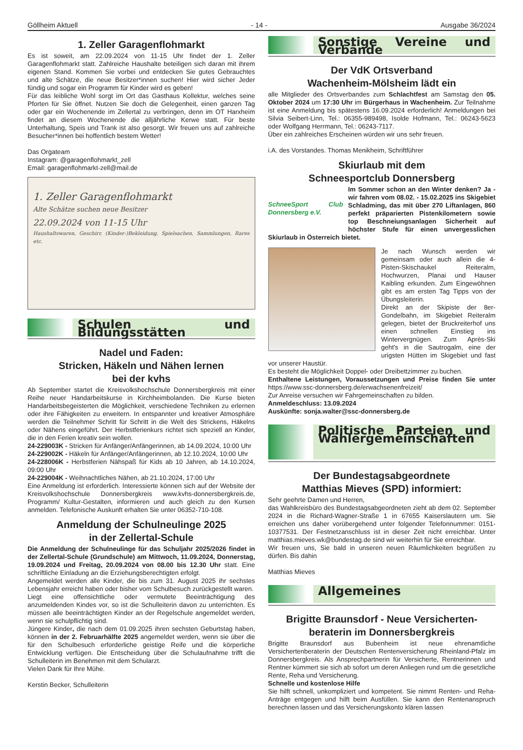Göllheim Aktuell - 14 - Ausgabe 36/2024
1. Zeller Garagenflohmarkt
Es ist soweit, am 22.09.2024 von 11-15 Uhr findet der 1. Zeller Garagenflohmarkt statt. Zahlreiche Haushalte beteiligen sich daran mit ihrem eigenen Stand. Kommen Sie vorbei und entdecken Sie gutes Gebrauchtes und alte Schätze, die neue Besitzer*innen suchen! Hier wird sicher Jeder fündig und sogar ein Programm für Kinder wird es geben!
Für das leibliche Wohl sorgt im Ort das Gasthaus Kollektur, welches seine Pforten für Sie öffnet. Nutzen Sie doch die Gelegenheit, einen ganzen Tag oder gar ein Wochenende im Zellertal zu verbringen, denn im OT Harxheim findet an diesem Wochenende die alljährliche Kerwe statt. Für beste Unterhaltung, Speis und Trank ist also gesorgt. Wir freuen uns auf zahlreiche Besucher*innen bei hoffentlich bestem Wetter!
Das Orgateam
Instagram: @garagenflohmarkt_zell
Email: garagenflohmarkt-zell@mail.de
1. Zeller Garagenflohmarkt
Alte Schätze suchen neue Besitzer
22.09.2024 von 11-15 Uhr
Haushaltswaren, Geschirr, (Kinder-)Bekleidung, Spielsachen, Sammlungen, Rares etc.
Schulen und Bildungsstätten
Nadel und Faden:
Stricken, Häkeln und Nähen lernen
bei der kvhs
Ab September startet die Kreisvolkshochschule Donnersbergkreis mit einer Reihe neuer Handarbeitskurse in Kirchheimbolanden. Die Kurse bieten Handarbeitsbegeisterten die Möglichkeit, verschiedene Techniken zu erlernen oder ihre Fähigkeiten zu erweitern. In entspannter und kreativer Atmosphäre werden die Teilnehmer Schritt für Schritt in die Welt des Strickens, Häkelns oder Nähens eingeführt. Der Herbstferienkurs richtet sich speziell an Kinder, die in den Ferien kreativ sein wollen.
24-229003K - Stricken für Anfänger/Anfängerinnen, ab 14.09.2024, 10:00 Uhr
24-229002K - Häkeln für Anfänger/Anfängerinnen, ab 12.10.2024, 10:00 Uhr
24-228006K - Herbstferien Nähspaß für Kids ab 10 Jahren, ab 14.10.2024, 09:00 Uhr
24-229004K - Weihnachtliches Nähen, ab 21.10.2024, 17:00 Uhr
Eine Anmeldung ist erforderlich. Interessierte können sich auf der Website der Kreisvolkshochschule Donnersbergkreis www.kvhs-donnersbergkreis.de, Programm/ Kultur-Gestalten, informieren und auch gleich zu den Kursen anmelden. Telefonische Auskunft erhalten Sie unter 06352-710-108.
Anmeldung der Schulneulinge 2025
in der Zellertal-Schule
Die Anmeldung der Schulneulinge für das Schuljahr 2025/2026 findet in der Zellertal-Schule (Grundschule) am Mittwoch, 11.09.2024, Donnerstag, 19.09.2024 und Freitag, 20.09.2024 von 08.00 bis 12.30 Uhr statt. Eine schriftliche Einladung an die Erziehungsberechtigten erfolgt.
Angemeldet werden alle Kinder, die bis zum 31. August 2025 ihr sechstes Lebensjahr erreicht haben oder bisher vom Schulbesuch zurückgestellt waren.
Liegt eine offensichtliche oder vermutete Beeinträchtigung des anzumeldenden Kindes vor, so ist die Schulleiterin davon zu unterrichten. Es müssen alle beeinträchtigten Kinder an der Regelschule angemeldet werden, wenn sie schulpflichtig sind.
Jüngere Kinder, die nach dem 01.09.2025 ihren sechsten Geburtstag haben, können in der 2. Februarhälfte 2025 angemeldet werden, wenn sie über die für den Schulbesuch erforderliche geistige Reife und die körperliche Entwicklung verfügen. Die Entscheidung über die Schulaufnahme trifft die Schulleiterin im Benehmen mit dem Schularzt.
Vielen Dank für Ihre Mühe.
Kerstin Becker, Schulleiterin
Sonstige Vereine und Verbände
Der VdK Ortsverband
Wachenheim-Mölsheim lädt ein
alle Mitglieder des Ortsverbandes zum Schlachtfest am Samstag den 05. Oktober 2024 um 17:30 Uhr im Bürgerhaus in Wachenheim. Zur Teilnahme ist eine Anmeldung bis spätestens 16.09.2024 erforderlich! Anmeldungen bei Silvia Seibert-Linn, Tel.: 06355-989498, Isolde Hofmann, Tel.: 06243-5623 oder Wolfgang Herrmann, Tel.: 06243-7117.
Über ein zahlreiches Erscheinen würden wir uns sehr freuen.
i.A. des Vorstandes. Thomas Menikheim, Schriftführer
Skiurlaub mit dem
Schneesportclub Donnersberg
SchneeSport Club Donnersberg e.V.
Im Sommer schon an den Winter denken? Ja - wir fahren vom 08.02. - 15.02.2025 ins Skigebiet Schladming, das mit über 270 Liftanlagen, 860 perfekt präparierten Pistenkilometern sowie top Beschneiungsanlagen Sicherheit auf höchster Stufe für einen unvergesslichen Skiurlaub in Österreich bietet.
Je nach Wunsch werden wir gemeinsam oder auch allein die 4-Pisten-Skischaukel Reiteralm, Hochwurzen, Planai und Hauser Kaibling erkunden. Zum Eingewöhnen gibt es am ersten Tag Tipps von der Übungsleiterin.
Direkt an der Skipiste der 8er-Gondelbahn, im Skigebiet Reiteralm gelegen, bietet der Bruckreiterhof uns einen schnellen Einstieg ins Wintervergnügen. Zum Après-Ski geht's in die Sautrogalm, eine der urigsten Hütten im Skigebiet und fast vor unserer Haustür.
Es besteht die Möglichkeit Doppel- oder Dreibettzimmer zu buchen.
Enthaltene Leistungen, Voraussetzungen und Preise finden Sie unter https://www.ssc-donnersberg.de/erwachsenenfreizeit/
Zur Anreise versuchen wir Fahrgemeinschaften zu bilden.
Anmeldeschluss: 13.09.2024
Auskünfte: sonja.walter@ssc-donnersberg.de
Politische Parteien und Wählergemeinschaften
Der Bundestagsabgeordnete
Matthias Mieves (SPD) informiert:
Sehr geehrte Damen und Herren,
das Wahlkreisbüro des Bundestagsabgeordneten zieht ab dem 02. September 2024 in die Richard-Wagner-Straße 1 in 67655 Kaiserslautern um. Sie erreichen uns daher vorübergehend unter folgender Telefonnummer: 0151-10377531. Der Festnetzanschluss ist in dieser Zeit nicht erreichbar. Unter matthias.mieves.wk@bundestag.de sind wir weiterhin für Sie erreichbar.
Wir freuen uns, Sie bald in unseren neuen Räumlichkeiten begrüßen zu dürfen. Bis dahin
Matthias Mieves
Allgemeines
Brigitte Braunsdorf - Neue Versicherten-
beraterin im Donnersbergkreis
Brigitte Braunsdorf aus Bubenheim ist neue ehrenamtliche Versichertenberaterin der Deutschen Rentenversicherung Rheinland-Pfalz im Donnersbergkreis. Als Ansprechpartnerin für Versicherte, Rentnerinnen und Rentner kümmert sie sich ab sofort um deren Anliegen rund um die gesetzliche Rente, Reha und Versicherung.
Schnelle und kostenlose Hilfe
Sie hilft schnell, unkompliziert und kompetent. Sie nimmt Renten- und Reha-Anträge entgegen und hilft beim Ausfüllen. Sie kann den Rentenanspruch berechnen lassen und das Versicherungskonto klären lassen